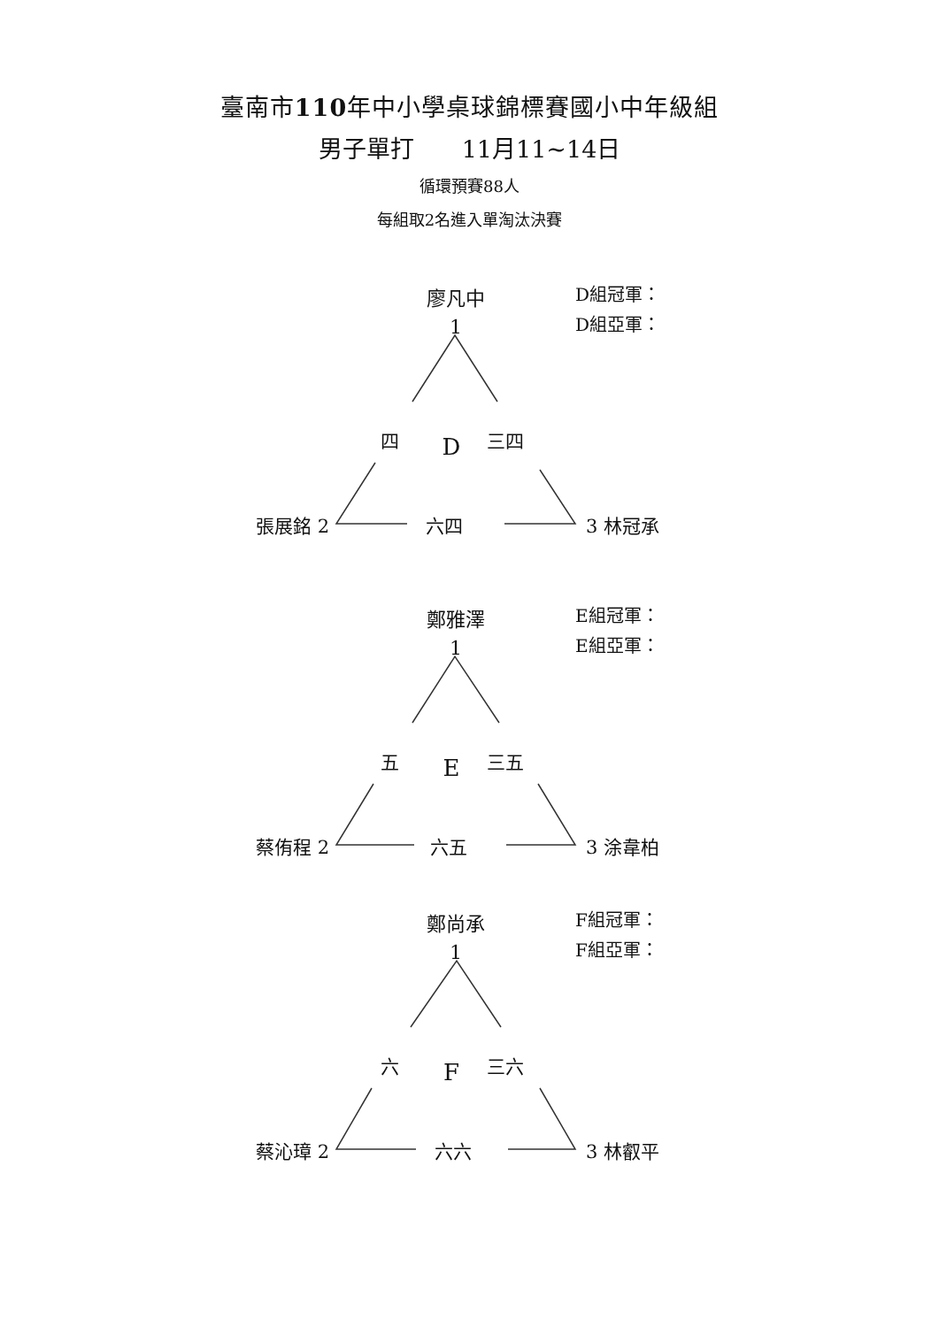臺南市110年中小學桌球錦標賽國小中年級組
男子單打　　11月11~14日
循環預賽88人
每組取2名進入單淘汰決賽
廖凡中
1
D組冠軍：
D組亞軍：
四
D
三四
張展銘 2 六四 3 林冠承
鄭雅澤
1
E組冠軍：
E組亞軍：
五
E
三五
蔡侑程 2 六五 3 涂韋柏
鄭尚承
1
F組冠軍：
F組亞軍：
六
F
三六
蔡沁璋 2 六六 3 林叡平